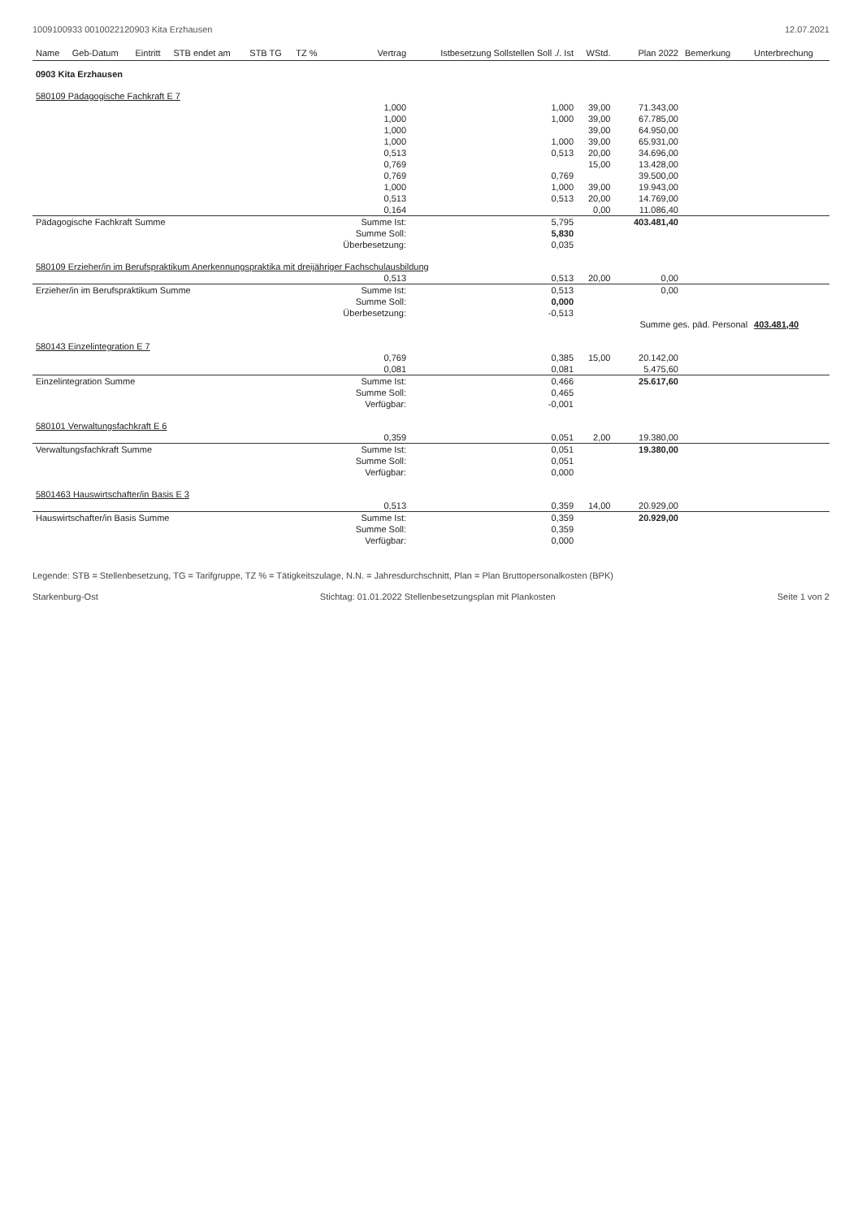1009100933 0010022120903 Kita Erzhausen 12.07.2021
| Name | Geb-Datum | Eintritt | STB endet am | STB TG | TZ % | Vertrag | Istbesetzung Sollstellen Soll ./. Ist | WStd. | Plan 2022 | Bemerkung | Unterbrechung |
| --- | --- | --- | --- | --- | --- | --- | --- | --- | --- | --- | --- |
| 0903 Kita Erzhausen | | | | | | | | | | | |
| 580109 Pädagogische Fachkraft E 7 | | | | | | | | | | | |
| | | | | | | 1,000 | 1,000 | 39,00 | 71.343,00 | | |
| | | | | | | 1,000 | 1,000 | 39,00 | 67.785,00 | | |
| | | | | | | 1,000 | | 39,00 | 64.950,00 | | |
| | | | | | | 1,000 | 1,000 | 39,00 | 65.931,00 | | |
| | | | | | | 0,513 | 0,513 | 20,00 | 34.696,00 | | |
| | | | | | | 0,769 | | 15,00 | 13.428,00 | | |
| | | | | | | 0,769 | 0,769 | | 39.500,00 | | |
| | | | | | | 1,000 | 1,000 | 39,00 | 19.943,00 | | |
| | | | | | | 0,513 | 0,513 | 20,00 | 14.769,00 | | |
| | | | | | | 0,164 | | 0,00 | 11.086,40 | | |
| Pädagogische Fachkraft Summe | | | | | | Summe Ist: | 5,795 | | 403.481,40 | | |
| | | | | | | Summe Soll: | 5,830 | | | | |
| | | | | | | Überbesetzung: | 0,035 | | | | |
| 580109 Erzieher/in im Berufspraktikum Anerkennungspraktika mit dreijähriger Fachschulausbildung | | | | | | | | | | | |
| | | | | | | 0,513 | 0,513 | 20,00 | 0,00 | | |
| Erzieher/in im Berufspraktikum Summe | | | | | | Summe Ist: | 0,513 | | 0,00 | | |
| | | | | | | Summe Soll: | 0,000 | | | | |
| | | | | | | Überbesetzung: | -0,513 | | | | |
| | | | | | | | | | Summe ges. päd. Personal | | 403.481,40 |
| 580143 Einzelintegration E 7 | | | | | | | | | | | |
| | | | | | | 0,769 | 0,385 | 15,00 | 20.142,00 | | |
| | | | | | | 0,081 | 0,081 | | 5.475,60 | | |
| Einzelintegration Summe | | | | | | Summe Ist: | 0,466 | | 25.617,60 | | |
| | | | | | | Summe Soll: | 0,465 | | | | |
| | | | | | | Verfügbar: | -0,001 | | | | |
| 580101 Verwaltungsfachkraft E 6 | | | | | | | | | | | |
| | | | | | | 0,359 | 0,051 | 2,00 | 19.380,00 | | |
| Verwaltungsfachkraft Summe | | | | | | Summe Ist: | 0,051 | | 19.380,00 | | |
| | | | | | | Summe Soll: | 0,051 | | | | |
| | | | | | | Verfügbar: | 0,000 | | | | |
| 5801463 Hauswirtschafter/in Basis E 3 | | | | | | | | | | | |
| | | | | | | 0,513 | 0,359 | 14,00 | 20.929,00 | | |
| Hauswirtschafter/in Basis Summe | | | | | | Summe Ist: | 0,359 | | 20.929,00 | | |
| | | | | | | Summe Soll: | 0,359 | | | | |
| | | | | | | Verfügbar: | 0,000 | | | | |
Legende: STB = Stellenbesetzung, TG = Tarifgruppe, TZ % = Tätigkeitszulage, N.N. = Jahresdurchschnitt, Plan = Plan Bruttopersonalkosten (BPK)
Starkenburg-Ost Stichtag: 01.01.2022 Stellenbesetzungsplan mit Plankosten Seite 1 von 2